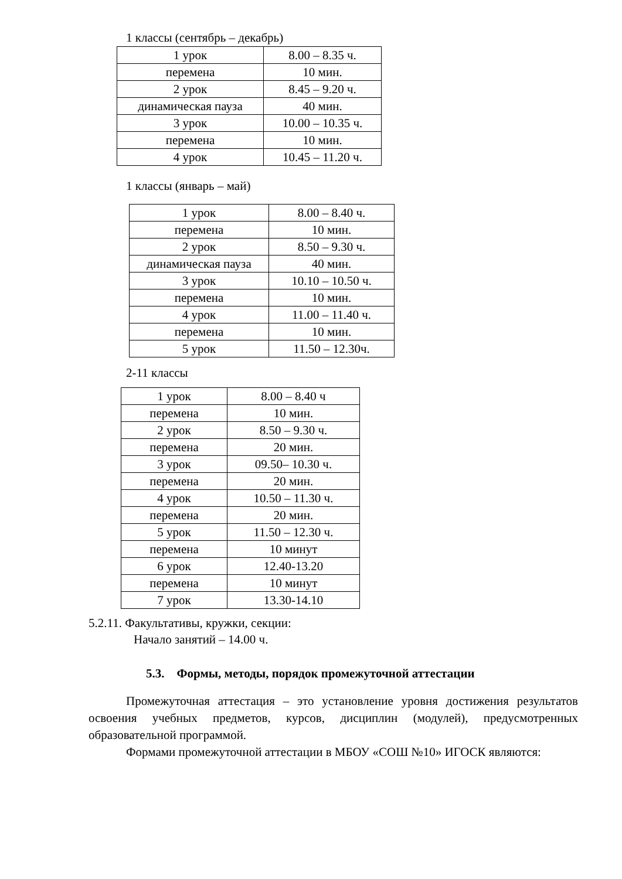1 классы (сентябрь – декабрь)
| 1 урок | 8.00 – 8.35 ч. |
| перемена | 10 мин. |
| 2 урок | 8.45 – 9.20 ч. |
| динамическая пауза | 40 мин. |
| 3 урок | 10.00 – 10.35 ч. |
| перемена | 10 мин. |
| 4 урок | 10.45 – 11.20 ч. |
1 классы (январь – май)
| 1 урок | 8.00 – 8.40 ч. |
| перемена | 10 мин. |
| 2 урок | 8.50 – 9.30 ч. |
| динамическая пауза | 40 мин. |
| 3 урок | 10.10 – 10.50 ч. |
| перемена | 10 мин. |
| 4 урок | 11.00 – 11.40 ч. |
| перемена | 10 мин. |
| 5 урок | 11.50 – 12.30ч. |
2-11 классы
| 1 урок | 8.00 – 8.40 ч |
| перемена | 10 мин. |
| 2 урок | 8.50 – 9.30 ч. |
| перемена | 20 мин. |
| 3 урок | 09.50– 10.30 ч. |
| перемена | 20 мин. |
| 4 урок | 10.50 – 11.30 ч. |
| перемена | 20 мин. |
| 5 урок | 11.50 – 12.30 ч. |
| перемена | 10 минут |
| 6 урок | 12.40-13.20 |
| перемена | 10 минут |
| 7 урок | 13.30-14.10 |
5.2.11. Факультативы, кружки, секции:
Начало занятий – 14.00 ч.
5.3. Формы, методы, порядок промежуточной аттестации
Промежуточная аттестация – это установление уровня достижения результатов освоения учебных предметов, курсов, дисциплин (модулей), предусмотренных образовательной программой.
Формами промежуточной аттестации в МБОУ «СОШ №10» ИГОСК являются: